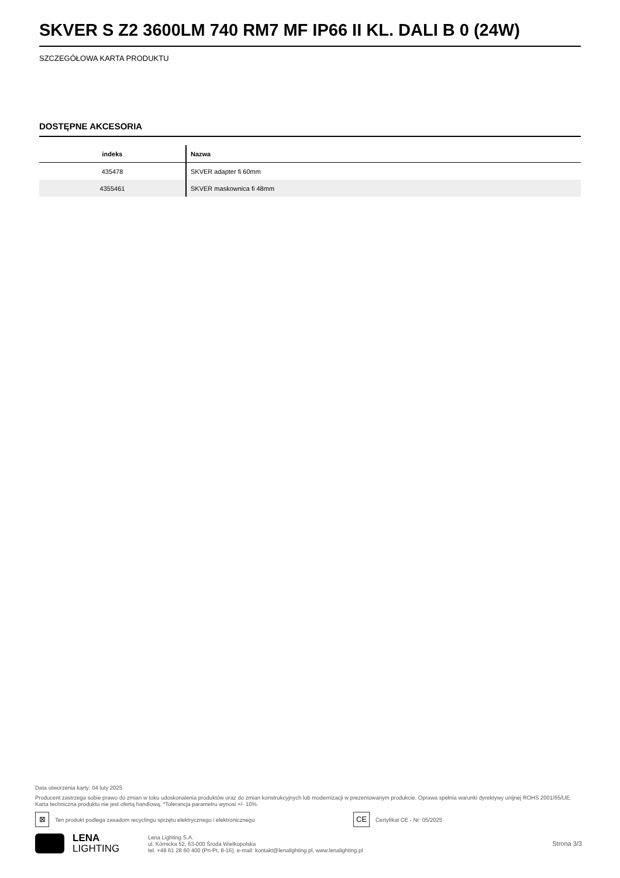SKVER S Z2 3600LM 740 RM7 MF IP66 II KL. DALI B 0 (24W)
SZCZEGÓŁOWA KARTA PRODUKTU
DOSTĘPNE AKCESORIA
| indeks | Nazwa |
| --- | --- |
| 435478 | SKVER adapter fi 60mm |
| 4355461 | SKVER maskownica fi 48mm |
Data utworzenia karty: 04 luty 2025
Producent zastrzega sobie prawo do zmian w toku udoskonalenia produktów oraz do zmian konstrukcyjnych lub modernizacji w prezentowanym produkcie. Oprawa spełnia warunki dyrektywy unijnej ROHS 2001/65/UE. Karta techniczna produktu nie jest ofertą handlową. *Tolerancja parametru wynosi +/- 10%.
⊠ Ten produkt podlega zasadom recyclingu sprzętu elektrycznego i elektronicznego CE Certyfikat CE - Nr: 05/2025
LENA
LIGHTING
Lena Lighting S.A.
ul. Kórnicka 52, 63-000 Środa Wielkopolska
tel. +48 61 28 60 400 (Pn-Pt, 8-16), e-mail: kontakt@lenalighting.pl, www.lenalighting.pl
Strona 3/3